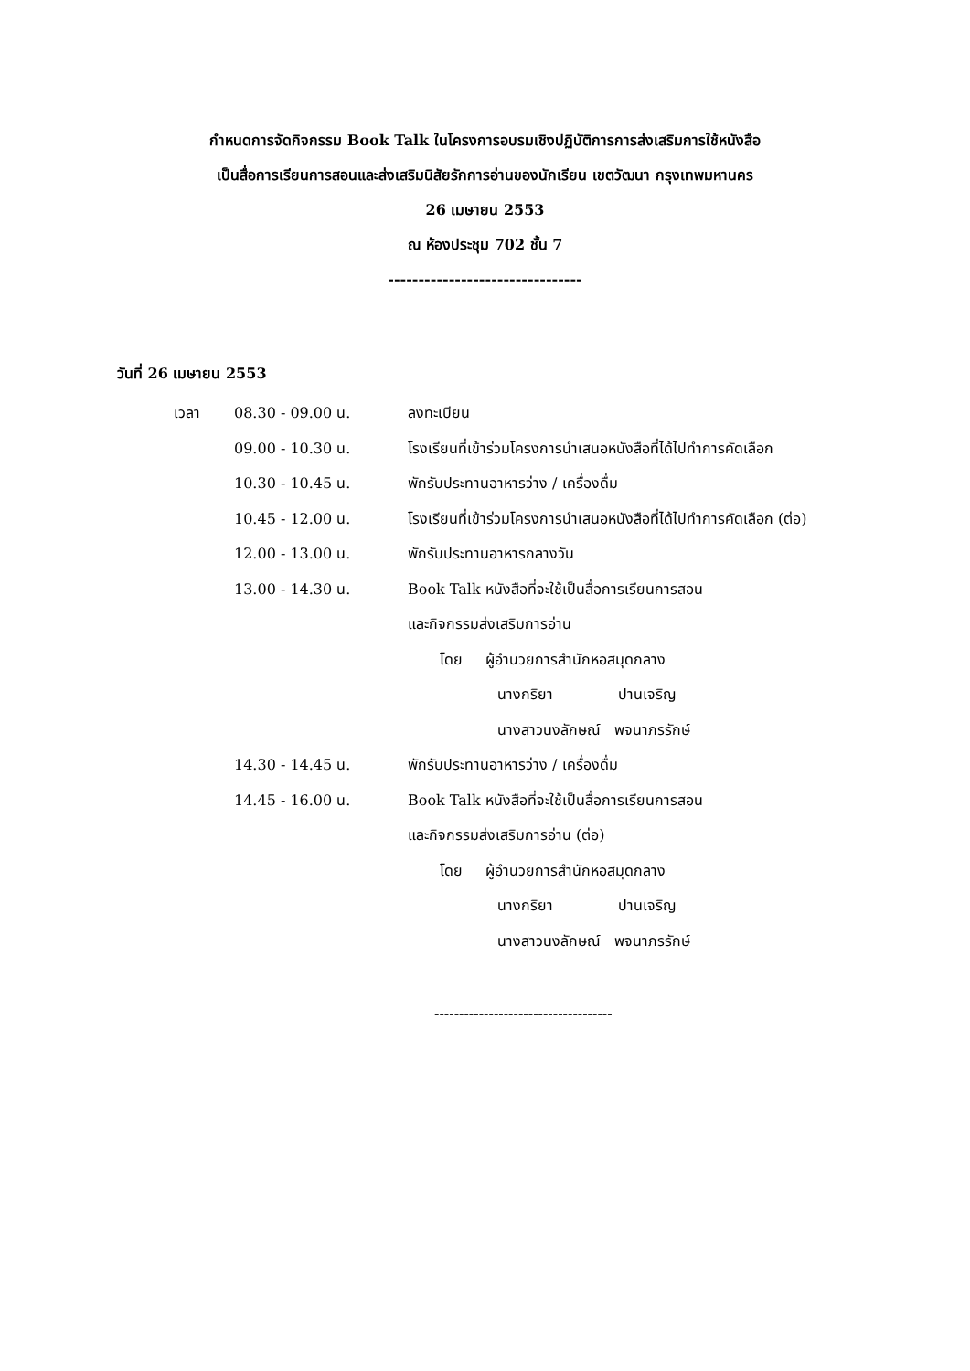กำหนดการจัดกิจกรรม Book Talk ในโครงการอบรมเชิงปฏิบัติการการส่งเสริมการใช้หนังสือ
เป็นสื่อการเรียนการสอนและส่งเสริมนิสัยรักการอ่านของนักเรียน เขตวัฒนา กรุงเทพมหานคร
26 เมษายน 2553
ณ ห้องประชุม 702 ชั้น 7
--------------------------------
วันที่ 26 เมษายน 2553
| เวลา | 08.30 - 09.00 น. | ลงทะเบียน |
| | 09.00 - 10.30 น. | โรงเรียนที่เข้าร่วมโครงการนำเสนอหนังสือที่ได้ไปทำการคัดเลือก |
| | 10.30 - 10.45 น. | พักรับประทานอาหารว่าง / เครื่องดื่ม |
| | 10.45 - 12.00 น. | โรงเรียนที่เข้าร่วมโครงการนำเสนอหนังสือที่ได้ไปทำการคัดเลือก (ต่อ) |
| | 12.00 - 13.00 น. | พักรับประทานอาหารกลางวัน |
| | 13.00 - 14.30 น. | Book Talk หนังสือที่จะใช้เป็นสื่อการเรียนการสอน |
| | | และกิจกรรมส่งเสริมการอ่าน |
| | | โดย ผู้อำนวยการสำนักหอสมุดกลาง |
| | | นางกริยา ปานเจริญ |
| | | นางสาวนงลักษณ์ พจนาภรรักษ์ |
| | 14.30 - 14.45 น. | พักรับประทานอาหารว่าง / เครื่องดื่ม |
| | 14.45 - 16.00 น. | Book Talk หนังสือที่จะใช้เป็นสื่อการเรียนการสอน |
| | | และกิจกรรมส่งเสริมการอ่าน (ต่อ) |
| | | โดย ผู้อำนวยการสำนักหอสมุดกลาง |
| | | นางกริยา ปานเจริญ |
| | | นางสาวนงลักษณ์ พจนาภรรักษ์ |
------------------------------------